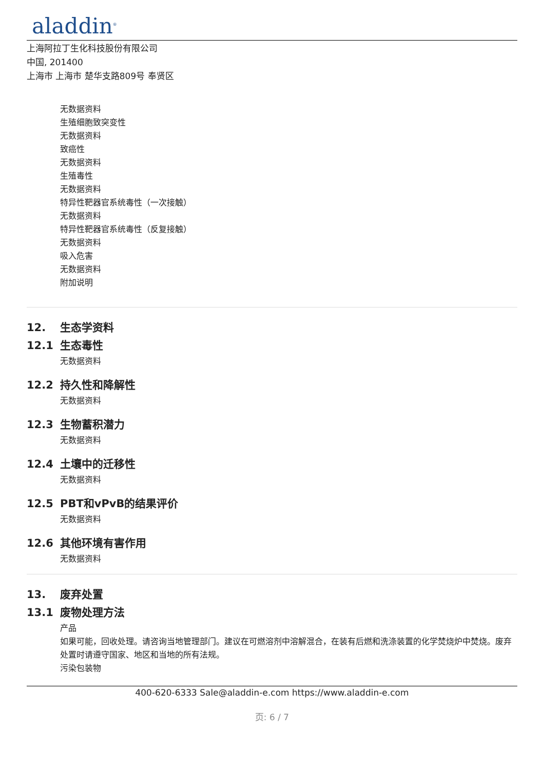aladdin<sup>®</sup>
上海阿拉丁生化科技股份有限公司
中国, 201400
上海市 上海市 楚华支路809号 奉贤区
无数据资料
生殖细胞致突变性
无数据资料
致癌性
无数据资料
生殖毒性
无数据资料
特异性靶器官系统毒性（一次接触）
无数据资料
特异性靶器官系统毒性（反复接触）
无数据资料
吸入危害
无数据资料
附加说明
12. 生态学资料
12.1 生态毒性
无数据资料
12.2 持久性和降解性
无数据资料
12.3 生物蓄积潜力
无数据资料
12.4 土壤中的迁移性
无数据资料
12.5 PBT和vPvB的结果评价
无数据资料
12.6 其他环境有害作用
无数据资料
13. 废弃处置
13.1 废物处理方法
产品
如果可能，回收处理。请咨询当地管理部门。建议在可燃溶剂中溶解混合，在装有后燃和洗涤装置的化学焚烧炉中焚烧。废弃处置时请遵守国家、地区和当地的所有法规。
污染包装物
400-620-6333 Sale@aladdin-e.com https://www.aladdin-e.com
页: 6 / 7